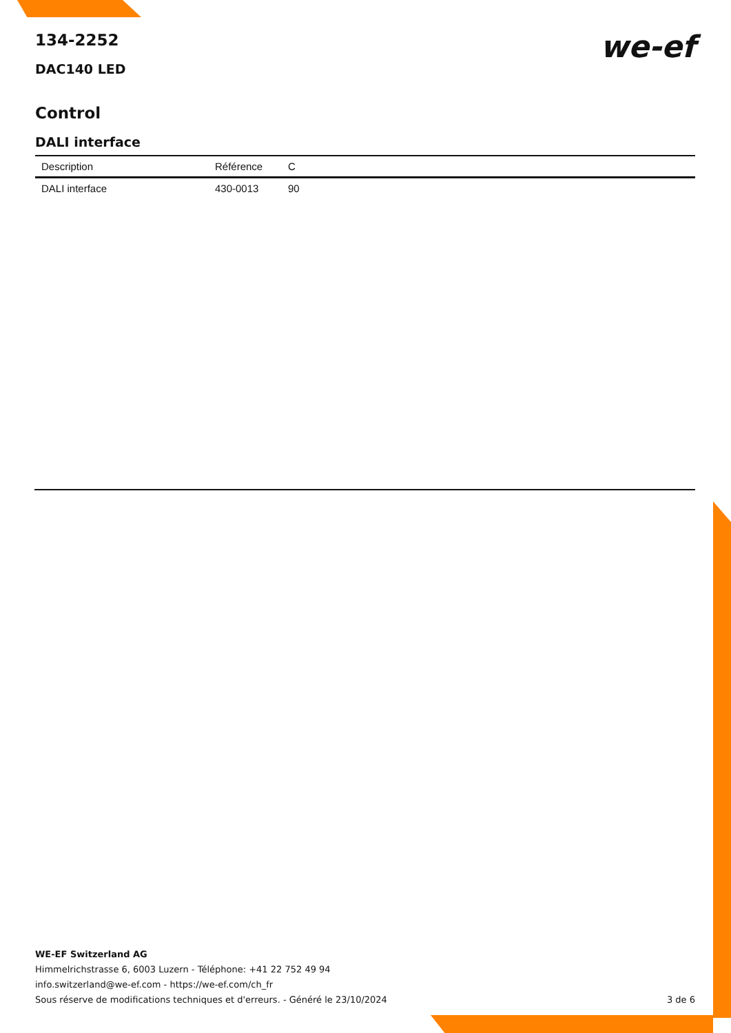we-ef
134-2252
DAC140 LED
Control
DALI interface
| Description | Référence | C |
| --- | --- | --- |
| DALI interface | 430-0013 | 90 |
WE-EF Switzerland AG
Himmelrichstrasse 6, 6003 Luzern - Téléphone: +41 22 752 49 94
info.switzerland@we-ef.com - https://we-ef.com/ch_fr
Sous réserve de modifications techniques et d'erreurs. - Généré le 23/10/2024 3 de 6